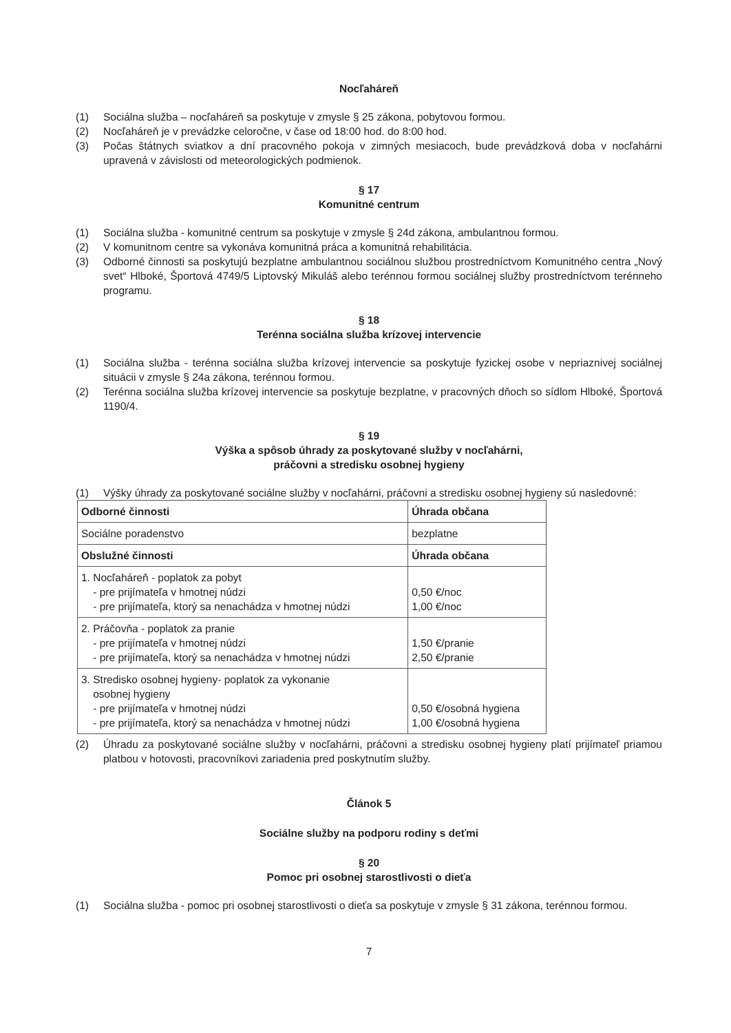Nocľaháreň
(1) Sociálna služba – nocľaháreň sa poskytuje v zmysle § 25 zákona, pobytovou formou.
(2) Nocľaháreň je v prevádzke celoročne, v čase od 18:00 hod. do 8:00 hod.
(3) Počas štátnych sviatkov a dní pracovného pokoja v zimných mesiacoch, bude prevádzková doba v nocľahárni upravená v závislosti od meteorologických podmienok.
§ 17
Komunitné centrum
(1) Sociálna služba - komunitné centrum sa poskytuje v zmysle § 24d zákona, ambulantnou formou.
(2) V komunitnom centre sa vykonáva komunitná práca a komunitná rehabilitácia.
(3) Odborné činnosti sa poskytujú bezplatne ambulantnou sociálnou službou prostredníctvom Komunitného centra „Nový svet“ Hlboké, Športová 4749/5 Liptovský Mikuláš alebo terénnou formou sociálnej služby prostredníctvom terénneho programu.
§ 18
Terénna sociálna služba krízovej intervencie
(1) Sociálna služba - terénna sociálna služba krízovej intervencie sa poskytuje fyzickej osobe v nepriaznivej sociálnej situácii v zmysle § 24a zákona, terénnou formou.
(2) Terénna sociálna služba krízovej intervencie sa poskytuje bezplatne, v pracovných dňoch so sídlom Hlboké, Športová 1190/4.
§ 19
Výška a spôsob úhrady za poskytované služby v nocľahárni,
práčovni a stredisku osobnej hygieny
(1) Výšky úhrady za poskytované sociálne služby v nocľahárni, práčovni a stredisku osobnej hygieny sú nasledovné:
| Odborné činnosti | Úhrada občana |
| --- | --- |
| Sociálne poradenstvo | bezplatne |
| Obslužné činnosti | Úhrada občana |
| 1. Nocľaháreň - poplatok za pobyt - pre prijímateľa v hmotnej núdzi - pre prijímateľa, ktorý sa nenachádza v hmotnej núdzi | 0,50 €/noc 1,00 €/noc |
| 2. Práčovňa - poplatok za pranie - pre prijímateľa v hmotnej núdzi - pre prijímateľa, ktorý sa nenachádza v hmotnej núdzi | 1,50 €/pranie 2,50 €/pranie |
| 3. Stredisko osobnej hygieny- poplatok za vykonanie osobnej hygieny - pre prijímateľa v hmotnej núdzi - pre prijímateľa, ktorý sa nenachádza v hmotnej núdzi | 0,50 €/osobná hygiena 1,00 €/osobná hygiena |
(2) Úhradu za poskytované sociálne služby v nocľahárni, práčovni a stredisku osobnej hygieny platí prijímateľ priamou platbou v hotovosti, pracovníkovi zariadenia pred poskytnutím služby.
Článok 5
Sociálne služby na podporu rodiny s deťmi
§ 20
Pomoc pri osobnej starostlivosti o dieťa
(1) Sociálna služba - pomoc pri osobnej starostlivosti o dieťa sa poskytuje v zmysle § 31 zákona, terénnou formou.
7